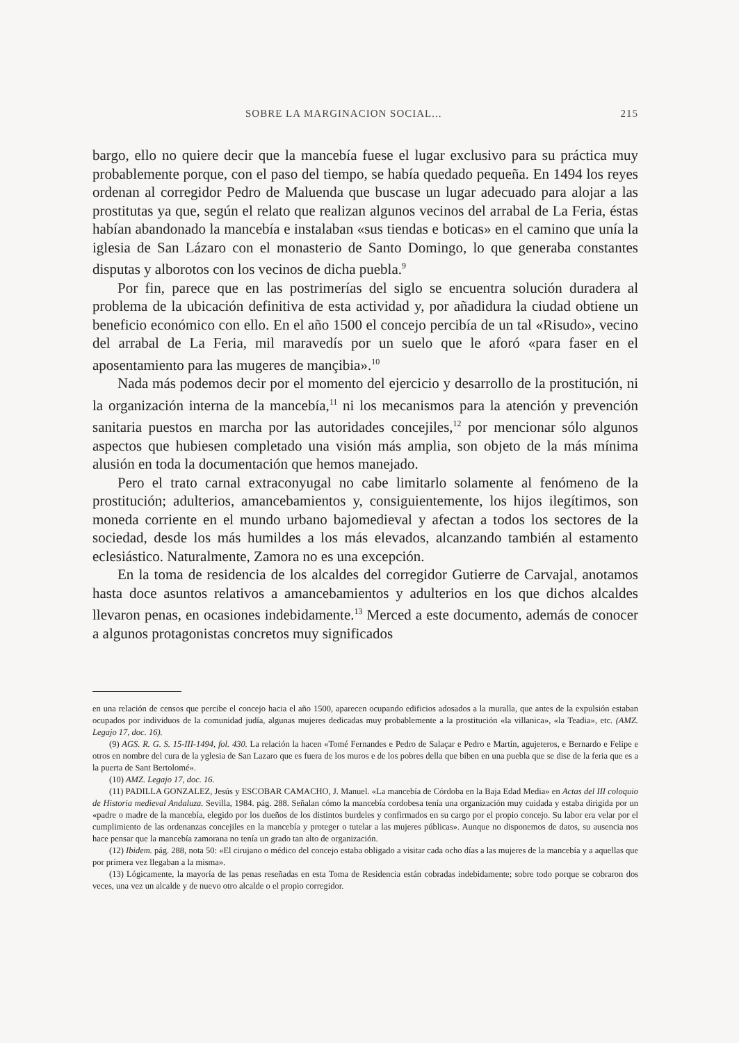SOBRE LA MARGINACION SOCIAL... 215
bargo, ello no quiere decir que la mancebía fuese el lugar exclusivo para su práctica muy probablemente porque, con el paso del tiempo, se había quedado pequeña. En 1494 los reyes ordenan al corregidor Pedro de Maluenda que buscase un lugar adecuado para alojar a las prostitutas ya que, según el relato que realizan algunos vecinos del arrabal de La Feria, éstas habían abandonado la mancebía e instalaban «sus tiendas e boticas» en el camino que unía la iglesia de San Lázaro con el monasterio de Santo Domingo, lo que generaba constantes disputas y alborotos con los vecinos de dicha puebla.<sup>9</sup>
Por fin, parece que en las postrimerías del siglo se encuentra solución duradera al problema de la ubicación definitiva de esta actividad y, por añadidura la ciudad obtiene un beneficio económico con ello. En el año 1500 el concejo percibía de un tal «Risudo», vecino del arrabal de La Feria, mil maravedís por un suelo que le aforó «para faser en el aposentamiento para las mugeres de mançibia».<sup>10</sup>
Nada más podemos decir por el momento del ejercicio y desarrollo de la prostitución, ni la organización interna de la mancebía,<sup>11</sup> ni los mecanismos para la atención y prevención sanitaria puestos en marcha por las autoridades concejiles,<sup>12</sup> por mencionar sólo algunos aspectos que hubiesen completado una visión más amplia, son objeto de la más mínima alusión en toda la documentación que hemos manejado.
Pero el trato carnal extraconyugal no cabe limitarlo solamente al fenómeno de la prostitución; adulterios, amancebamientos y, consiguientemente, los hijos ilegítimos, son moneda corriente en el mundo urbano bajomedieval y afectan a todos los sectores de la sociedad, desde los más humildes a los más elevados, alcanzando también al estamento eclesiástico. Naturalmente, Zamora no es una excepción.
En la toma de residencia de los alcaldes del corregidor Gutierre de Carvajal, anotamos hasta doce asuntos relativos a amancebamientos y adulterios en los que dichos alcaldes llevaron penas, en ocasiones indebidamente.<sup>13</sup> Merced a este documento, además de conocer a algunos protagonistas concretos muy significados
en una relación de censos que percibe el concejo hacia el año 1500, aparecen ocupando edificios adosados a la muralla, que antes de la expulsión estaban ocupados por individuos de la comunidad judía, algunas mujeres dedicadas muy probablemente a la prostitución «la villanica», «la Teadia», etc. (AMZ. Legajo 17, doc. 16).
(9) AGS. R. G. S. 15-III-1494, fol. 430. La relación la hacen «Tomé Fernandes e Pedro de Salaçar e Pedro e Martín, agujeteros, e Bernardo e Felipe e otros en nombre del cura de la yglesia de San Lazaro que es fuera de los muros e de los pobres della que biben en una puebla que se dise de la feria que es a la puerta de Sant Bertolomé».
(10) AMZ. Legajo 17, doc. 16.
(11) PADILLA GONZALEZ, Jesús y ESCOBAR CAMACHO, J. Manuel. «La mancebía de Córdoba en la Baja Edad Media» en Actas del III coloquio de Historia medieval Andaluza. Sevilla, 1984. pág. 288. Señalan cómo la mancebía cordobesa tenía una organización muy cuidada y estaba dirigida por un «padre o madre de la mancebía, elegido por los dueños de los distintos burdeles y confirmados en su cargo por el propio concejo. Su labor era velar por el cumplimiento de las ordenanzas concejiles en la mancebía y proteger o tutelar a las mujeres públicas». Aunque no disponemos de datos, su ausencia nos hace pensar que la mancebía zamorana no tenía un grado tan alto de organización.
(12) Ibidem. pág. 288, nota 50: «El cirujano o médico del concejo estaba obligado a visitar cada ocho días a las mujeres de la mancebía y a aquellas que por primera vez llegaban a la misma».
(13) Lógicamente, la mayoría de las penas reseñadas en esta Toma de Residencia están cobradas indebidamente; sobre todo porque se cobraron dos veces, una vez un alcalde y de nuevo otro alcalde o el propio corregidor.